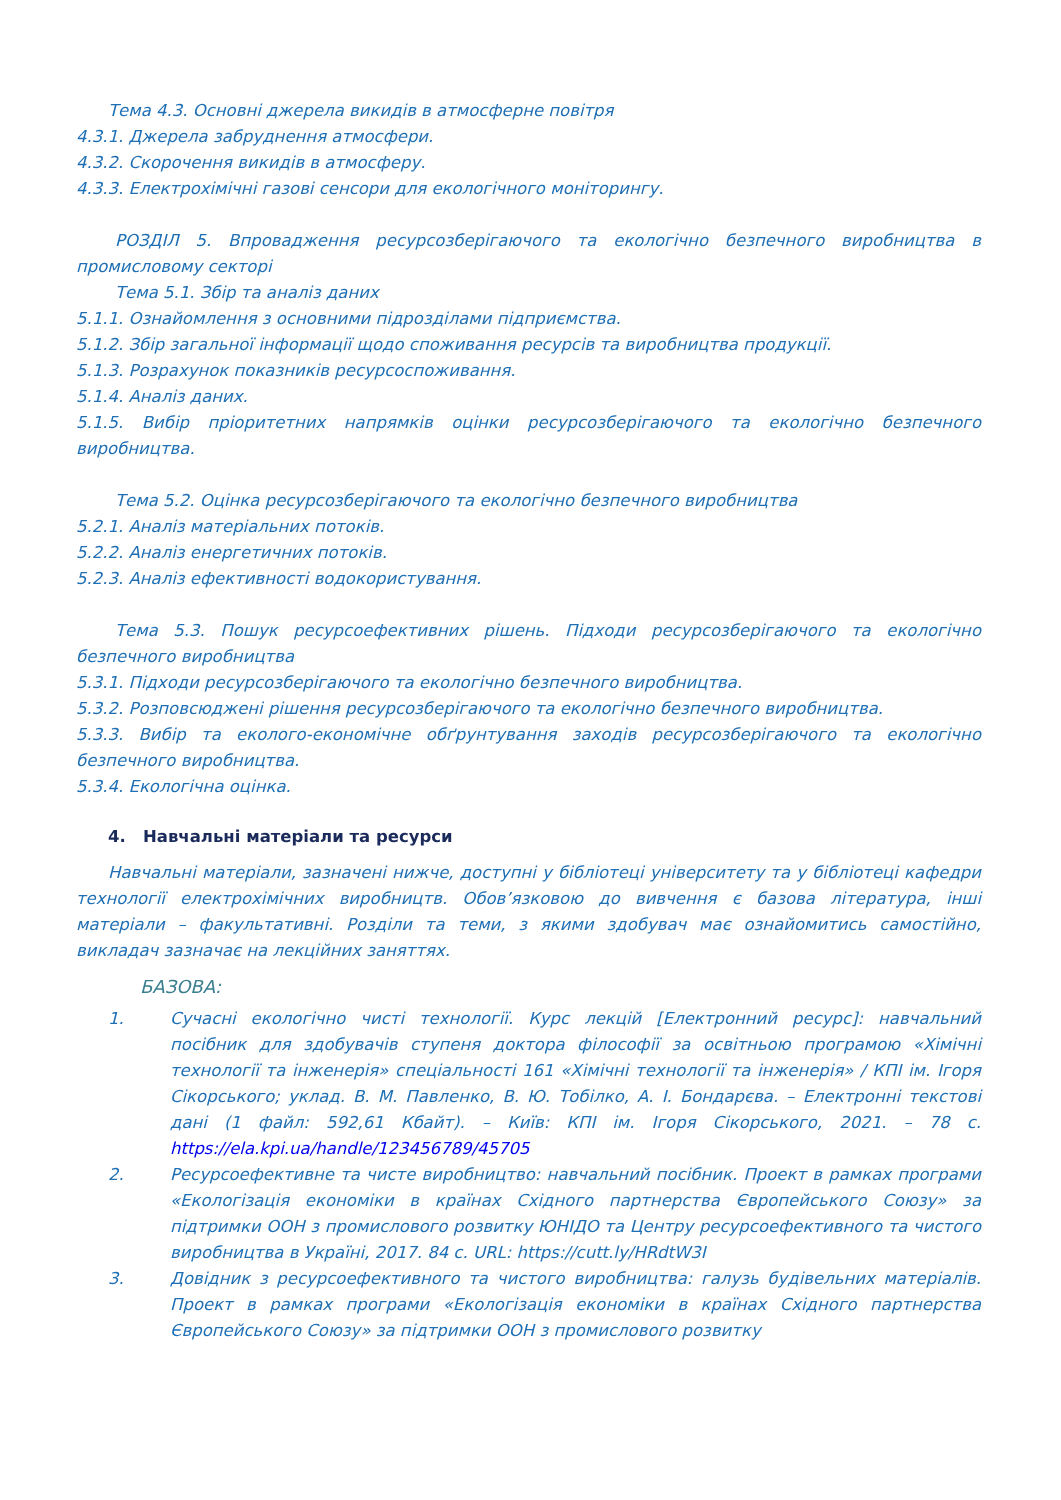Тема 4.3. Основні джерела викидів в атмосферне повітря
4.3.1. Джерела забруднення атмосфери.
4.3.2. Скорочення викидів в атмосферу.
4.3.3. Електрохімічні газові сенсори для екологічного моніторингу.
РОЗДІЛ 5. Впровадження ресурсозберігаючого та екологічно безпечного виробництва в промисловому секторі
Тема 5.1. Збір та аналіз даних
5.1.1. Ознайомлення з основними підрозділами підприємства.
5.1.2. Збір загальної інформації щодо споживання ресурсів та виробництва продукції.
5.1.3. Розрахунок показників ресурсоспоживання.
5.1.4. Аналіз даних.
5.1.5. Вибір пріоритетних напрямків оцінки ресурсозберігаючого та екологічно безпечного виробництва.
Тема 5.2. Оцінка ресурсозберігаючого та екологічно безпечного виробництва
5.2.1. Аналіз матеріальних потоків.
5.2.2. Аналіз енергетичних потоків.
5.2.3. Аналіз ефективності водокористування.
Тема 5.3. Пошук ресурсоефективних рішень. Підходи ресурсозберігаючого та екологічно безпечного виробництва
5.3.1. Підходи ресурсозберігаючого та екологічно безпечного виробництва.
5.3.2. Розповсюджені рішення ресурсозберігаючого та екологічно безпечного виробництва.
5.3.3. Вибір та еколого-економічне обґрунтування заходів ресурсозберігаючого та екологічно безпечного виробництва.
5.3.4. Екологічна оцінка.
4. Навчальні матеріали та ресурси
Навчальні матеріали, зазначені нижче, доступні у бібліотеці університету та у бібліотеці кафедри технології електрохімічних виробництв. Обов’язковою до вивчення є базова література, інші матеріали – факультативні. Розділи та теми, з якими здобувач має ознайомитись самостійно, викладач зазначає на лекційних заняттях.
БАЗОВА:
1. Сучасні екологічно чисті технології. Курс лекцій [Електронний ресурс]: навчальний посібник для здобувачів ступеня доктора філософії за освітньою програмою «Хімічні технології та інженерія» спеціальності 161 «Хімічні технології та інженерія» / КПІ ім. Ігоря Сікорського; уклад. В. М. Павленко, В. Ю. Тобілко, А. І. Бондарєва. – Електронні текстові дані (1 файл: 592,61 Кбайт). – Київ: КПІ ім. Ігоря Сікорського, 2021. – 78 с. https://ela.kpi.ua/handle/123456789/45705
2. Ресурсоефективне та чисте виробництво: навчальний посібник. Проект в рамках програми «Екологізація економіки в країнах Східного партнерства Європейського Союзу» за підтримки ООН з промислового розвитку ЮНІДО та Центру ресурсоефективного та чистого виробництва в Україні, 2017. 84 с. URL: https://cutt.ly/HRdtW3I
3. Довідник з ресурсоефективного та чистого виробництва: галузь будівельних матеріалів. Проект в рамках програми «Екологізація економіки в країнах Східного партнерства Європейського Союзу» за підтримки ООН з промислового розвитку